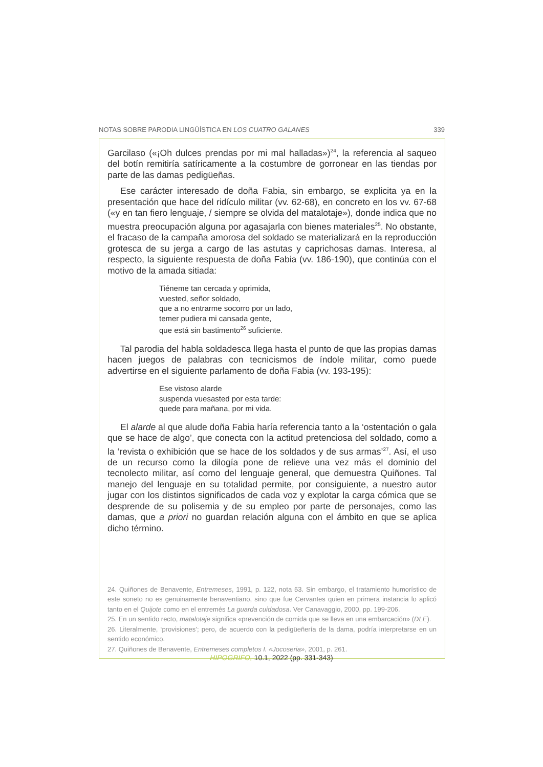NOTAS SOBRE PARODIA LINGÜÍSTICA EN LOS CUATRO GALANES 339
Garcilaso («¡Oh dulces prendas por mi mal halladas»)<sup>24</sup>, la referencia al saqueo del botín remitiría satíricamente a la costumbre de gorronear en las tiendas por parte de las damas pedigüeñas.
Ese carácter interesado de doña Fabia, sin embargo, se explicita ya en la presentación que hace del ridículo militar (vv. 62-68), en concreto en los vv. 67-68 («y en tan fiero lenguaje, / siempre se olvida del matalotaje»), donde indica que no muestra preocupación alguna por agasajarla con bienes materiales<sup>25</sup>. No obstante, el fracaso de la campaña amorosa del soldado se materializará en la reproducción grotesca de su jerga a cargo de las astutas y caprichosas damas. Interesa, al respecto, la siguiente respuesta de doña Fabia (vv. 186-190), que continúa con el motivo de la amada sitiada:
Tiéneme tan cercada y oprimida,
vuested, señor soldado,
que a no entrarme socorro por un lado,
temer pudiera mi cansada gente,
que está sin bastimento<sup>26</sup> suficiente.
Tal parodia del habla soldadesca llega hasta el punto de que las propias damas hacen juegos de palabras con tecnicismos de índole militar, como puede advertirse en el siguiente parlamento de doña Fabia (vv. 193-195):
Ese vistoso alarde
suspenda vuesasted por esta tarde:
quede para mañana, por mi vida.
El alarde al que alude doña Fabia haría referencia tanto a la ‘ostentación o gala que se hace de algo’, que conecta con la actitud pretenciosa del soldado, como a la ‘revista o exhibición que se hace de los soldados y de sus armas’<sup>27</sup>. Así, el uso de un recurso como la dilogía pone de relieve una vez más el dominio del tecnolecto militar, así como del lenguaje general, que demuestra Quiñones. Tal manejo del lenguaje en su totalidad permite, por consiguiente, a nuestro autor jugar con los distintos significados de cada voz y explotar la carga cómica que se desprende de su polisemia y de su empleo por parte de personajes, como las damas, que a priori no guardan relación alguna con el ámbito en que se aplica dicho término.
24. Quiñones de Benavente, Entremeses, 1991, p. 122, nota 53. Sin embargo, el tratamiento humorístico de este soneto no es genuinamente benaventiano, sino que fue Cervantes quien en primera instancia lo aplicó tanto en el Quijote como en el entremés La guarda cuidadosa. Ver Canavaggio, 2000, pp. 199-206.
25. En un sentido recto, matalotaje significa «prevención de comida que se lleva en una embarcación» (DLE).
26. Literalmente, ‘provisiones’; pero, de acuerdo con la pedigüeñería de la dama, podría interpretarse en un sentido económico.
27. Quiñones de Benavente, Entremeses completos I. «Jocoseria», 2001, p. 261.
HIPOGRIFO, 10.1, 2022 (pp. 331-343)